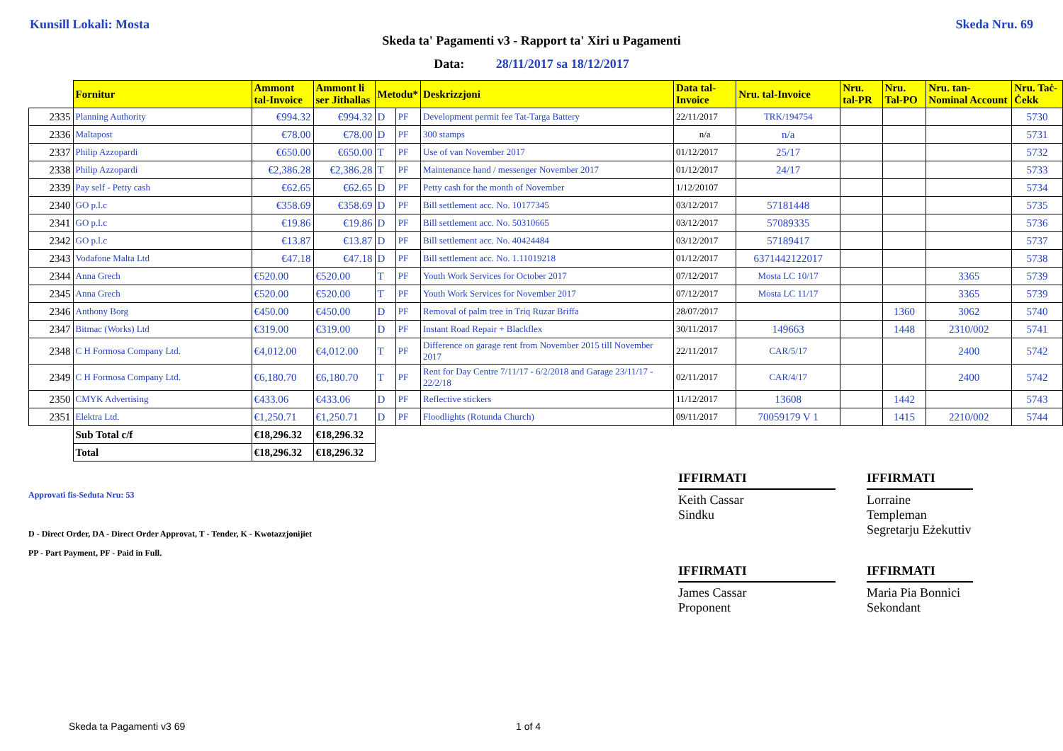Kunsill Lokali: Mosta Skeda Nru. 69
Skeda ta' Pagamenti v3 - Rapport ta' Xiri u Pagamenti
Data: 28/11/2017 sa 18/12/2017
| | Fornitur | Ammont tal-Invoice | Ammont li ser Jithallas | Metodu* | | Deskrizzjoni | Data tal-Invoice | Nru. tal-Invoice | Nru. tal-PR | Nru. Tal-PO | Nru. tan-Nominal Account | Nru. Taċ-Ċekk |
| --- | --- | --- | --- | --- | --- | --- | --- | --- | --- | --- | --- | --- |
| 2335 | Planning Authority | €994.32 | €994.32 | D | PF | Development permit fee Tat-Targa Battery | 22/11/2017 | TRK/194754 | | | | 5730 |
| 2336 | Maltapost | €78.00 | €78.00 | D | PF | 300 stamps | n/a | n/a | | | | 5731 |
| 2337 | Philip Azzopardi | €650.00 | €650.00 | T | PF | Use of van November 2017 | 01/12/2017 | 25/17 | | | | 5732 |
| 2338 | Philip Azzopardi | €2,386.28 | €2,386.28 | T | PF | Maintenance hand / messenger November 2017 | 01/12/2017 | 24/17 | | | | 5733 |
| 2339 | Pay self - Petty cash | €62.65 | €62.65 | D | PF | Petty cash for the month of November | 1/12/20107 | | | | | 5734 |
| 2340 | GO p.l.c | €358.69 | €358.69 | D | PF | Bill settlement acc. No. 10177345 | 03/12/2017 | 57181448 | | | | 5735 |
| 2341 | GO p.l.c | €19.86 | €19.86 | D | PF | Bill settlement acc. No. 50310665 | 03/12/2017 | 57089335 | | | | 5736 |
| 2342 | GO p.l.c | €13.87 | €13.87 | D | PF | Bill settlement acc. No. 40424484 | 03/12/2017 | 57189417 | | | | 5737 |
| 2343 | Vodafone Malta Ltd | €47.18 | €47.18 | D | PF | Bill settlement acc. No. 1.11019218 | 01/12/2017 | 6371442122017 | | | | 5738 |
| 2344 | Anna Grech | €520.00 | €520.00 | T | PF | Youth Work Services for October 2017 | 07/12/2017 | Mosta LC 10/17 | | | 3365 | 5739 |
| 2345 | Anna Grech | €520.00 | €520.00 | T | PF | Youth Work Services for November 2017 | 07/12/2017 | Mosta LC 11/17 | | | 3365 | 5739 |
| 2346 | Anthony Borg | €450.00 | €450.00 | D | PF | Removal of palm tree in Triq Ruzar Briffa | 28/07/2017 | | | 1360 | 3062 | 5740 |
| 2347 | Bitmac (Works) Ltd | €319.00 | €319.00 | D | PF | Instant Road Repair + Blackflex | 30/11/2017 | 149663 | | 1448 | 2310/002 | 5741 |
| 2348 | C H Formosa Company Ltd. | €4,012.00 | €4,012.00 | T | PF | Difference on garage rent from November 2015 till November 2017 | 22/11/2017 | CAR/5/17 | | | 2400 | 5742 |
| 2349 | C H Formosa Company Ltd. | €6,180.70 | €6,180.70 | T | PF | Rent for Day Centre 7/11/17 - 6/2/2018 and Garage 23/11/17 - 22/2/18 | 02/11/2017 | CAR/4/17 | | | 2400 | 5742 |
| 2350 | CMYK Advertising | €433.06 | €433.06 | D | PF | Reflective stickers | 11/12/2017 | 13608 | | 1442 | | 5743 |
| 2351 | Elektra Ltd. | €1,250.71 | €1,250.71 | D | PF | Floodlights (Rotunda Church) | 09/11/2017 | 70059179 V 1 | | 1415 | 2210/002 | 5744 |
| | Sub Total c/f | €18,296.32 | €18,296.32 | | | | | | | | | |
| | Total | €18,296.32 | €18,296.32 | | | | | | | | | |
Approvati fis-Seduta Nru: 53
D - Direct Order, DA - Direct Order Approvat, T - Tender, K - Kwotazzjonijiet
PP - Part Payment, PF - Paid in Full.
IFFIRMATI
Keith Cassar
Sindku
IFFIRMATI
Lorraine Templeman
Segretarju Eżekuttiv
IFFIRMATI
James Cassar
Proponent
IFFIRMATI
Maria Pia Bonnici
Sekondant
Skeda ta Pagamenti v3 69 1 of 4